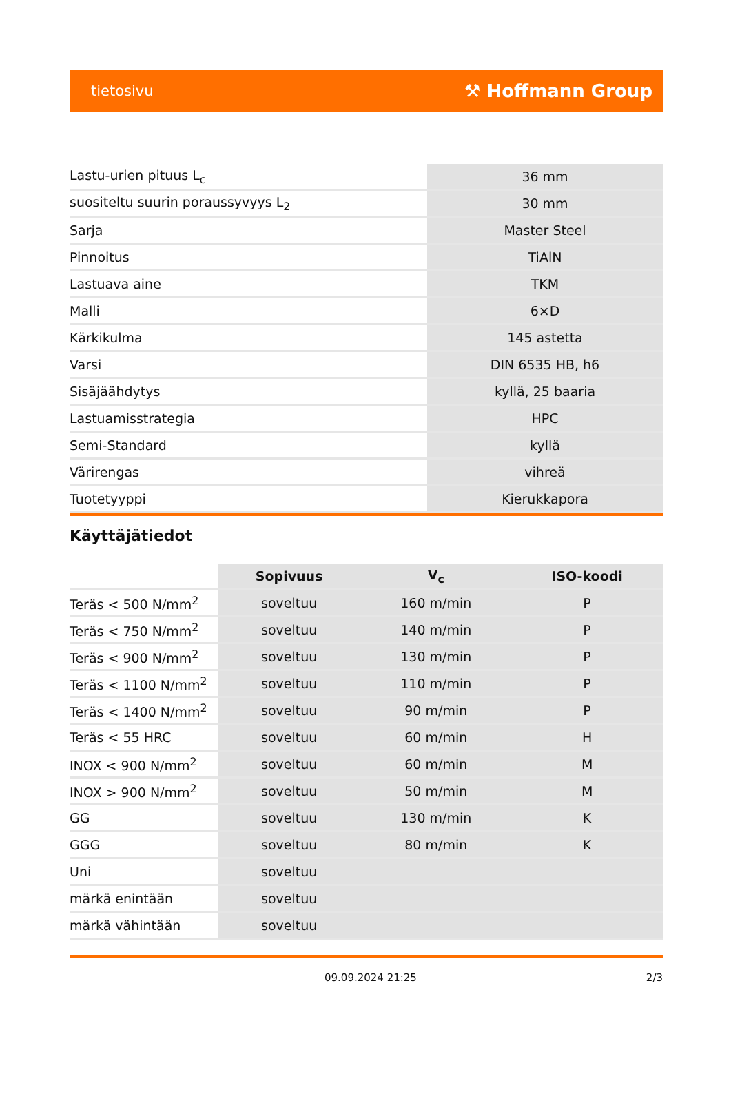tietosivu ⚒ Hoffmann Group
| Lastu-urien pituus L<sub>c</sub> | 36 mm |
| suositeltu suurin poraussyvyys L<sub>2</sub> | 30 mm |
| Sarja | Master Steel |
| Pinnoitus | TiAlN |
| Lastuava aine | TKM |
| Malli | 6×D |
| Kärkikulma | 145 astetta |
| Varsi | DIN 6535 HB, h6 |
| Sisäjäähdytys | kyllä, 25 baaria |
| Lastuamisstrategia | HPC |
| Semi-Standard | kyllä |
| Värirengas | vihreä |
| Tuotetyyppi | Kierukkapora |
Käyttäjätiedot
| | Sopivuus | V<sub>c</sub> | ISO-koodi |
| --- | --- | --- | --- |
| Teräs < 500 N/mm<sup>2</sup> | soveltuu | 160 m/min | P |
| Teräs < 750 N/mm<sup>2</sup> | soveltuu | 140 m/min | P |
| Teräs < 900 N/mm<sup>2</sup> | soveltuu | 130 m/min | P |
| Teräs < 1100 N/mm<sup>2</sup> | soveltuu | 110 m/min | P |
| Teräs < 1400 N/mm<sup>2</sup> | soveltuu | 90 m/min | P |
| Teräs < 55 HRC | soveltuu | 60 m/min | H |
| INOX < 900 N/mm<sup>2</sup> | soveltuu | 60 m/min | M |
| INOX > 900 N/mm<sup>2</sup> | soveltuu | 50 m/min | M |
| GG | soveltuu | 130 m/min | K |
| GGG | soveltuu | 80 m/min | K |
| Uni | soveltuu | | |
| märkä enintään | soveltuu | | |
| märkä vähintään | soveltuu | | |
09.09.2024 21:25 2/3